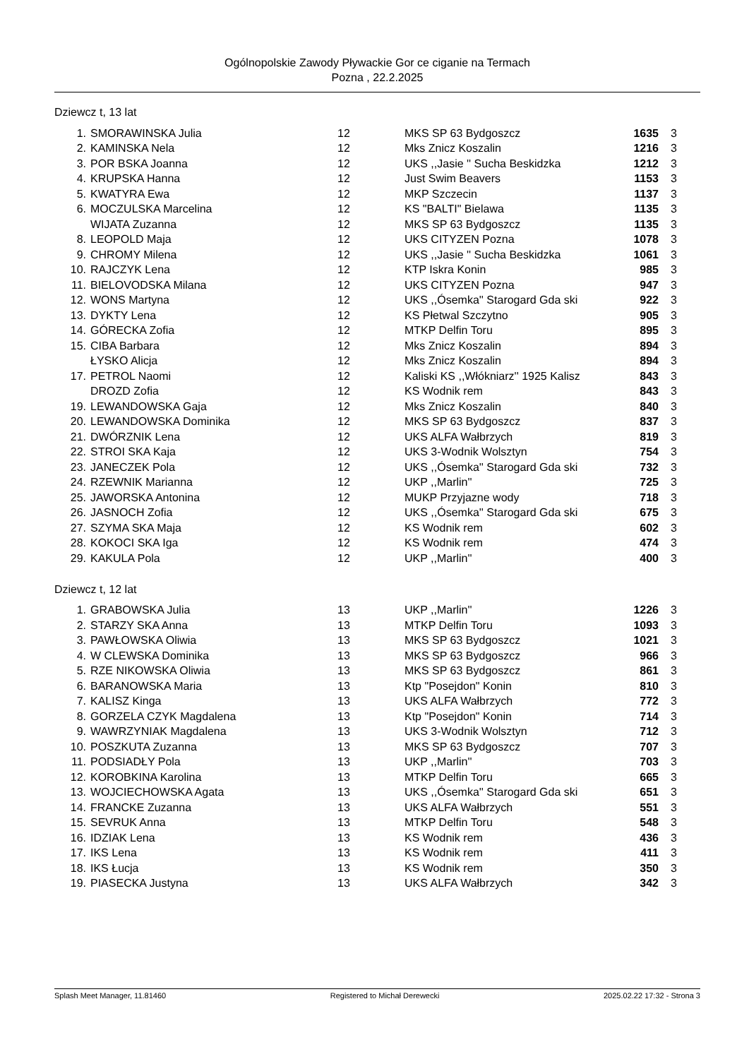Ogólnopolskie Zawody Pływackie Gor ce ciganie na Termach
Pozna , 22.2.2025
Dziewcz t, 13 lat
| 1. | SMORAWINSKA Julia | 12 | MKS SP 63 Bydgoszcz | 1635 | 3 |
| 2. | KAMINSKA Nela | 12 | Mks Znicz Koszalin | 1216 | 3 |
| 3. | POR BSKA Joanna | 12 | UKS ,,Jasie '' Sucha Beskidzka | 1212 | 3 |
| 4. | KRUPSKA Hanna | 12 | Just Swim Beavers | 1153 | 3 |
| 5. | KWATYRA Ewa | 12 | MKP Szczecin | 1137 | 3 |
| 6. | MOCZULSKA Marcelina | 12 | KS "BALTI" Bielawa | 1135 | 3 |
| | WIJATA Zuzanna | 12 | MKS SP 63 Bydgoszcz | 1135 | 3 |
| 8. | LEOPOLD Maja | 12 | UKS CITYZEN Pozna | 1078 | 3 |
| 9. | CHROMY Milena | 12 | UKS ,,Jasie '' Sucha Beskidzka | 1061 | 3 |
| 10. | RAJCZYK Lena | 12 | KTP Iskra Konin | 985 | 3 |
| 11. | BIELOVODSKA Milana | 12 | UKS CITYZEN Pozna | 947 | 3 |
| 12. | WONS Martyna | 12 | UKS ,,Ósemka'' Starogard Gda ski | 922 | 3 |
| 13. | DYKTY Lena | 12 | KS Płetwal Szczytno | 905 | 3 |
| 14. | GÓRECKA Zofia | 12 | MTKP Delfin Toru | 895 | 3 |
| 15. | CIBA Barbara | 12 | Mks Znicz Koszalin | 894 | 3 |
| | ŁYSKO Alicja | 12 | Mks Znicz Koszalin | 894 | 3 |
| 17. | PETROL Naomi | 12 | Kaliski KS ,,Włókniarz'' 1925 Kalisz | 843 | 3 |
| | DROZD Zofia | 12 | KS Wodnik rem | 843 | 3 |
| 19. | LEWANDOWSKA Gaja | 12 | Mks Znicz Koszalin | 840 | 3 |
| 20. | LEWANDOWSKA Dominika | 12 | MKS SP 63 Bydgoszcz | 837 | 3 |
| 21. | DWÓRZNIK Lena | 12 | UKS ALFA Wałbrzych | 819 | 3 |
| 22. | STROI SKA Kaja | 12 | UKS 3-Wodnik Wolsztyn | 754 | 3 |
| 23. | JANECZEK Pola | 12 | UKS ,,Ósemka'' Starogard Gda ski | 732 | 3 |
| 24. | RZEWNIK Marianna | 12 | UKP ,,Marlin'' | 725 | 3 |
| 25. | JAWORSKA Antonina | 12 | MUKP Przyjazne wody | 718 | 3 |
| 26. | JASNOCH Zofia | 12 | UKS ,,Ósemka'' Starogard Gda ski | 675 | 3 |
| 27. | SZYMA SKA Maja | 12 | KS Wodnik rem | 602 | 3 |
| 28. | KOKOCI SKA Iga | 12 | KS Wodnik rem | 474 | 3 |
| 29. | KAKULA Pola | 12 | UKP ,,Marlin'' | 400 | 3 |
Dziewcz t, 12 lat
| 1. | GRABOWSKA Julia | 13 | UKP ,,Marlin'' | 1226 | 3 |
| 2. | STARZY SKA Anna | 13 | MTKP Delfin Toru | 1093 | 3 |
| 3. | PAWŁOWSKA Oliwia | 13 | MKS SP 63 Bydgoszcz | 1021 | 3 |
| 4. | W CLEWSKA Dominika | 13 | MKS SP 63 Bydgoszcz | 966 | 3 |
| 5. | RZE NIKOWSKA Oliwia | 13 | MKS SP 63 Bydgoszcz | 861 | 3 |
| 6. | BARANOWSKA Maria | 13 | Ktp "Posejdon" Konin | 810 | 3 |
| 7. | KALISZ Kinga | 13 | UKS ALFA Wałbrzych | 772 | 3 |
| 8. | GORZELA CZYK Magdalena | 13 | Ktp "Posejdon" Konin | 714 | 3 |
| 9. | WAWRZYNIAK Magdalena | 13 | UKS 3-Wodnik Wolsztyn | 712 | 3 |
| 10. | POSZKUTA Zuzanna | 13 | MKS SP 63 Bydgoszcz | 707 | 3 |
| 11. | PODSIADŁY Pola | 13 | UKP ,,Marlin'' | 703 | 3 |
| 12. | KOROBKINA Karolina | 13 | MTKP Delfin Toru | 665 | 3 |
| 13. | WOJCIECHOWSKA Agata | 13 | UKS ,,Ósemka'' Starogard Gda ski | 651 | 3 |
| 14. | FRANCKE Zuzanna | 13 | UKS ALFA Wałbrzych | 551 | 3 |
| 15. | SEVRUK Anna | 13 | MTKP Delfin Toru | 548 | 3 |
| 16. | IDZIAK Lena | 13 | KS Wodnik rem | 436 | 3 |
| 17. | IKS Lena | 13 | KS Wodnik rem | 411 | 3 |
| 18. | IKS Łucja | 13 | KS Wodnik rem | 350 | 3 |
| 19. | PIASECKA Justyna | 13 | UKS ALFA Wałbrzych | 342 | 3 |
Splash Meet Manager, 11.81460 Registered to Michał Derewecki 2025.02.22 17:32 - Strona 3